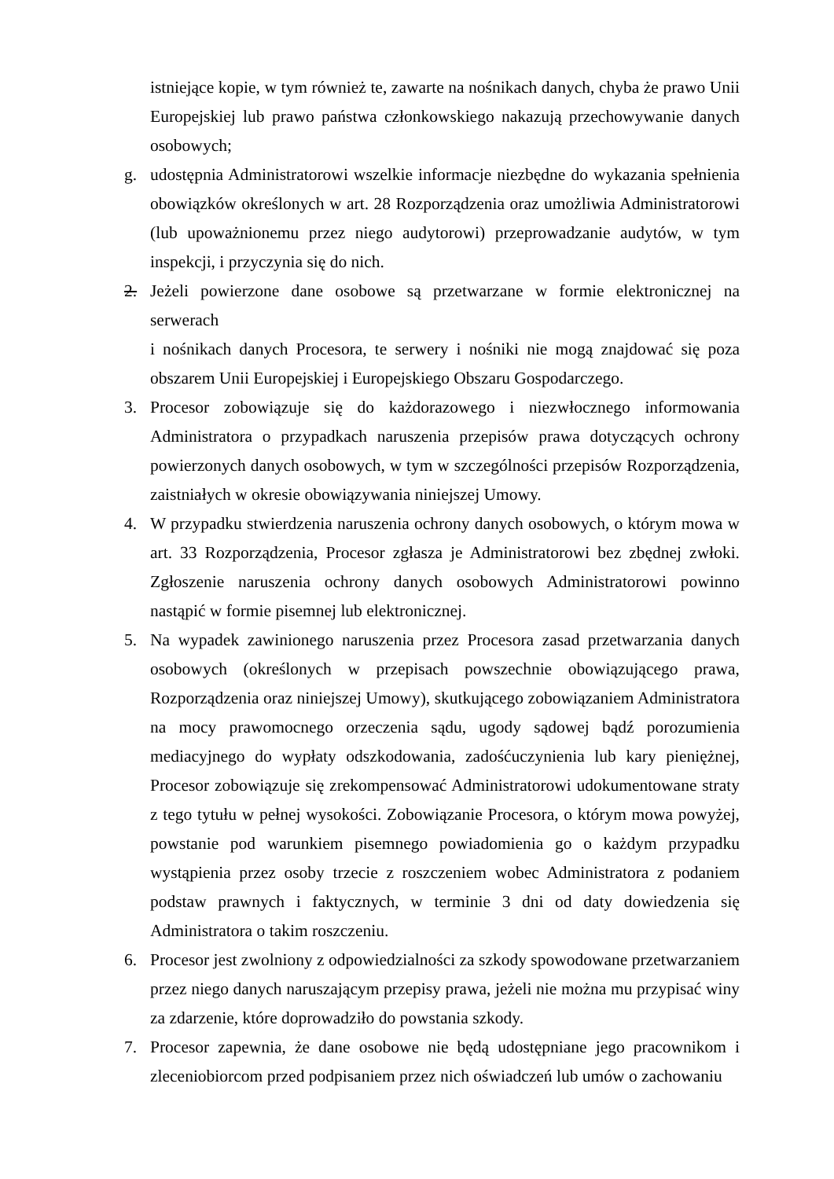istniejące kopie, w tym również te, zawarte na nośnikach danych, chyba że prawo Unii Europejskiej lub prawo państwa członkowskiego nakazują przechowywanie danych osobowych;
g. udostępnia Administratorowi wszelkie informacje niezbędne do wykazania spełnienia obowiązków określonych w art. 28 Rozporządzenia oraz umożliwia Administratorowi (lub upoważnionemu przez niego audytorowi) przeprowadzanie audytów, w tym inspekcji, i przyczynia się do nich.
2. Jeżeli powierzone dane osobowe są przetwarzane w formie elektronicznej na serwerach
i nośnikach danych Procesora, te serwery i nośniki nie mogą znajdować się poza obszarem Unii Europejskiej i Europejskiego Obszaru Gospodarczego.
3. Procesor zobowiązuje się do każdorazowego i niezwłocznego informowania Administratora o przypadkach naruszenia przepisów prawa dotyczących ochrony powierzonych danych osobowych, w tym w szczególności przepisów Rozporządzenia, zaistniałych w okresie obowiązywania niniejszej Umowy.
4. W przypadku stwierdzenia naruszenia ochrony danych osobowych, o którym mowa w art. 33 Rozporządzenia, Procesor zgłasza je Administratorowi bez zbędnej zwłoki. Zgłoszenie naruszenia ochrony danych osobowych Administratorowi powinno nastąpić w formie pisemnej lub elektronicznej.
5. Na wypadek zawinionego naruszenia przez Procesora zasad przetwarzania danych osobowych (określonych w przepisach powszechnie obowiązującego prawa, Rozporządzenia oraz niniejszej Umowy), skutkującego zobowiązaniem Administratora na mocy prawomocnego orzeczenia sądu, ugody sądowej bądź porozumienia mediacyjnego do wypłaty odszkodowania, zadośćuczynienia lub kary pieniężnej, Procesor zobowiązuje się zrekompensować Administratorowi udokumentowane straty z tego tytułu w pełnej wysokości. Zobowiązanie Procesora, o którym mowa powyżej, powstanie pod warunkiem pisemnego powiadomienia go o każdym przypadku wystąpienia przez osoby trzecie z roszczeniem wobec Administratora z podaniem podstaw prawnych i faktycznych, w terminie 3 dni od daty dowiedzenia się Administratora o takim roszczeniu.
6. Procesor jest zwolniony z odpowiedzialności za szkody spowodowane przetwarzaniem przez niego danych naruszającym przepisy prawa, jeżeli nie można mu przypisać winy za zdarzenie, które doprowadziło do powstania szkody.
7. Procesor zapewnia, że dane osobowe nie będą udostępniane jego pracownikom i zleceniobiorcom przed podpisaniem przez nich oświadczeń lub umów o zachowaniu